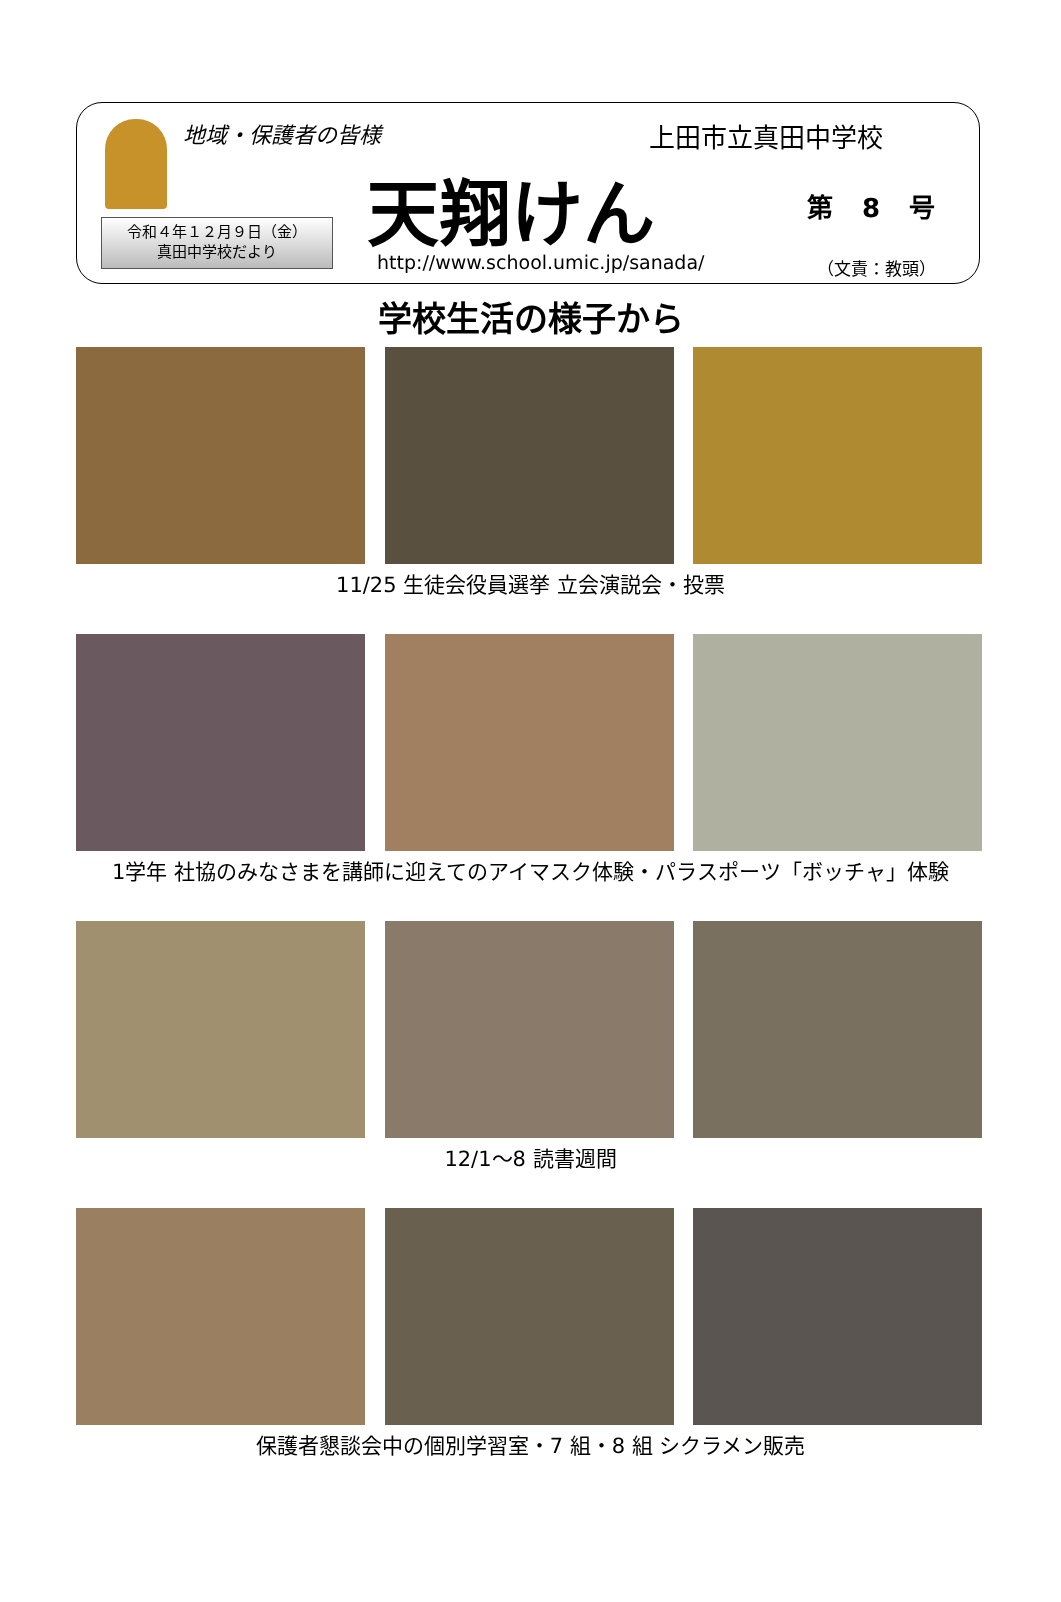地域・保護者の皆様 上田市立真田中学校
天翔けん 第 8 号
令和４年１２月９日（金）
真田中学校だより
http://www.school.umic.jp/sanada/
（文責：教頭）
学校生活の様子から
11/25 生徒会役員選挙 立会演説会・投票
1学年 社協のみなさまを講師に迎えてのアイマスク体験・パラスポーツ「ボッチャ」体験
12/1～8 読書週間
保護者懇談会中の個別学習室・7 組・8 組 シクラメン販売